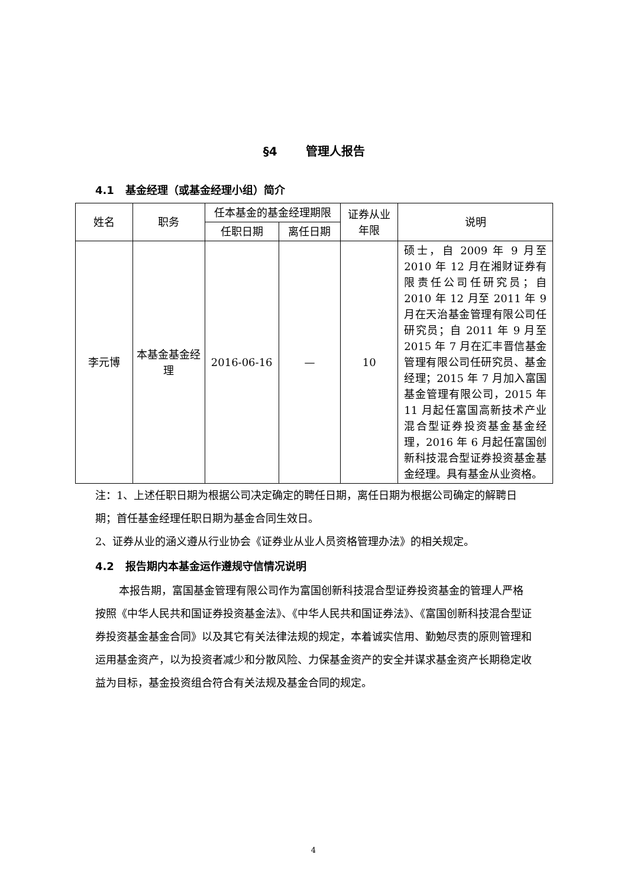§4 管理人报告
4.1 基金经理（或基金经理小组）简介
| 姓名 | 职务 | 任本基金的基金经理期限 | | 证券从业年限 | 说明 |
| --- | --- | --- | --- | --- | --- |
| | | 任职日期 | 离任日期 | | |
| 李元博 | 本基金基金经理 | 2016-06-16 | — | 10 | 硕士，自 2009 年 9 月至 2010 年 12 月在湘财证券有限责任公司任研究员；自 2010 年 12 月至 2011 年 9 月在天治基金管理有限公司任研究员；自 2011 年 9 月至 2015 年 7 月在汇丰晋信基金管理有限公司任研究员、基金经理；2015 年 7 月加入富国基金管理有限公司，2015 年 11 月起任富国高新技术产业混合型证券投资基金基金经理，2016 年 6 月起任富国创新科技混合型证券投资基金基金经理。具有基金从业资格。 |
注：1、上述任职日期为根据公司决定确定的聘任日期，离任日期为根据公司确定的解聘日期；首任基金经理任职日期为基金合同生效日。
2、证券从业的涵义遵从行业协会《证券业从业人员资格管理办法》的相关规定。
4.2 报告期内本基金运作遵规守信情况说明
本报告期，富国基金管理有限公司作为富国创新科技混合型证券投资基金的管理人严格按照《中华人民共和国证券投资基金法》、《中华人民共和国证券法》、《富国创新科技混合型证券投资基金基金合同》以及其它有关法律法规的规定，本着诚实信用、勤勉尽责的原则管理和运用基金资产，以为投资者减少和分散风险、力保基金资产的安全并谋求基金资产长期稳定收益为目标，基金投资组合符合有关法规及基金合同的规定。
4